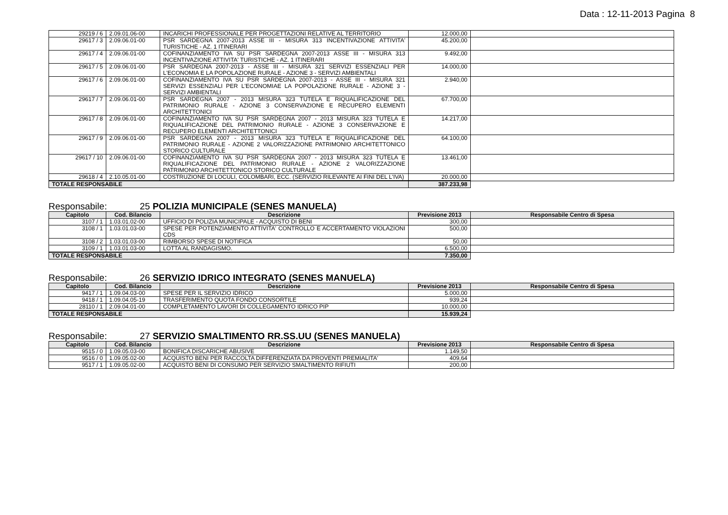Data : 12-11-2013 Pagina 8
| 29219 / 6 | 2.09.01.06-00 | INCARICHI PROFESSIONALE PER PROGETTAZIONI RELATIVE AL TERRITORIO | 12.000,00 | |
| 29617 / 3 | 2.09.06.01-00 | PSR SARDEGNA 2007-2013 ASSE III - MISURA 313 INCENTIVAZIONE ATTIVITA' TURISTICHE - AZ. 1 ITINERARI | 45.200,00 | |
| 29617 / 4 | 2.09.06.01-00 | COFINANZIAMENTO IVA SU PSR SARDEGNA 2007-2013 ASSE III - MISURA 313 INCENTIVAZIONE ATTIVITA' TURISTICHE - AZ. 1 ITINERARI | 9.492,00 | |
| 29617 / 5 | 2.09.06.01-00 | PSR SARDEGNA 2007-2013 - ASSE III - MISURA 321 SERVIZI ESSENZIALI PER L'ECONOMIA E LA POPOLAZIONE RURALE - AZIONE 3 - SERVIZI AMBIENTALI | 14.000,00 | |
| 29617 / 6 | 2.09.06.01-00 | COFINANZIAMENTO IVA SU PSR SARDEGNA 2007-2013 - ASSE III - MISURA 321 SERVIZI ESSENZIALI PER L'ECONOMIAE LA POPOLAZIONE RURALE - AZIONE 3 - SERVIZI AMBIENTALI | 2.940,00 | |
| 29617 / 7 | 2.09.06.01-00 | PSR SARDEGNA 2007 - 2013 MISURA 323 TUTELA E RIQUALIFICAZIONE DEL PATRIMONIO RURALE - AZIONE 3 CONSERVAZIONE E RECUPERO ELEMENTI ARCHITETTONICI | 67.700,00 | |
| 29617 / 8 | 2.09.06.01-00 | COFINANZIAMENTO IVA SU PSR SARDEGNA 2007 - 2013 MISURA 323 TUTELA E RIQUALIFICAZIONE DEL PATRIMONIO RURALE - AZIONE 3 CONSERVAZIONE E RECUPERO ELEMENTI ARCHITETTONICI | 14.217,00 | |
| 29617 / 9 | 2.09.06.01-00 | PSR SARDEGNA 2007 - 2013 MISURA 323 TUTELA E RIQUALIFICAZIONE DEL PATRIMONIO RURALE - AZIONE 2 VALORIZZAZIONE PATRIMONIO ARCHITETTONICO STORICO CULTURALE | 64.100,00 | |
| 29617 / 10 | 2.09.06.01-00 | COFINANZIAMENTO IVA SU PSR SARDEGNA 2007 - 2013 MISURA 323 TUTELA E RIQUALIFICAZIONE DEL PATRIMONIO RURALE - AZIONE 2 VALORIZZAZIONE PATRIMONIO ARCHITETTONICO STORICO CULTURALE | 13.461,00 | |
| 29618 / 4 | 2.10.05.01-00 | COSTRUZIONE DI LOCULI, COLOMBARI, ECC. (SERVIZIO RILEVANTE AI FINI DEL L'IVA) | 20.000,00 | |
| TOTALE RESPONSABILE | | | 387.233,98 | |
Responsabile: 25 POLIZIA MUNICIPALE (SENES MANUELA)
| Capitolo | Cod. Bilancio | Descrizione | Previsione 2013 | Responsabile Centro di Spesa |
| --- | --- | --- | --- | --- |
| 3107 / 1 | 1.03.01.02-00 | UFFICIO DI POLIZIA MUNICIPALE - ACQUISTO DI BENI | 300,00 | |
| 3108 / 1 | 1.03.01.03-00 | SPESE PER POTENZIAMENTO ATTIVITA' CONTROLLO E ACCERTAMENTO VIOLAZIONI CDS | 500,00 | |
| 3108 / 2 | 1.03.01.03-00 | RIMBORSO SPESE DI NOTIFICA | 50,00 | |
| 3109 / 1 | 1.03.01.03-00 | LOTTA AL RANDAGISMO. | 6.500,00 | |
| TOTALE RESPONSABILE | | | 7.350,00 | |
Responsabile: 26 SERVIZIO IDRICO INTEGRATO (SENES MANUELA)
| Capitolo | Cod. Bilancio | Descrizione | Previsione 2013 | Responsabile Centro di Spesa |
| --- | --- | --- | --- | --- |
| 9417 / 1 | 1.09.04.03-00 | SPESE PER IL SERVIZIO IDRICO | 5.000,00 | |
| 9418 / 1 | 1.09.04.05-19 | TRASFERIMENTO QUOTA FONDO CONSORTILE | 939,24 | |
| 28110 / 1 | 2.09.04.01-00 | COMPLETAMENTO LAVORI DI COLLEGAMENTO IDRICO PIP | 10.000,00 | |
| TOTALE RESPONSABILE | | | 15.939,24 | |
Responsabile: 27 SERVIZIO SMALTIMENTO RR.SS.UU (SENES MANUELA)
| Capitolo | Cod. Bilancio | Descrizione | Previsione 2013 | Responsabile Centro di Spesa |
| --- | --- | --- | --- | --- |
| 9515 / 0 | 1.09.05.03-00 | BONIFICA DISCARICHE ABUSIVE | 1.149,50 | |
| 9516 / 0 | 1.09.05.02-00 | ACQUISTO BENI PER RACCOLTA DIFFERENZIATA DA PROVENTI PREMIALITA' | 409,64 | |
| 9517 / 1 | 1.09.05.02-00 | ACQUISTO BENI DI CONSUMO PER SERVIZIO SMALTIMENTO RIFIUTI | 200,00 | |